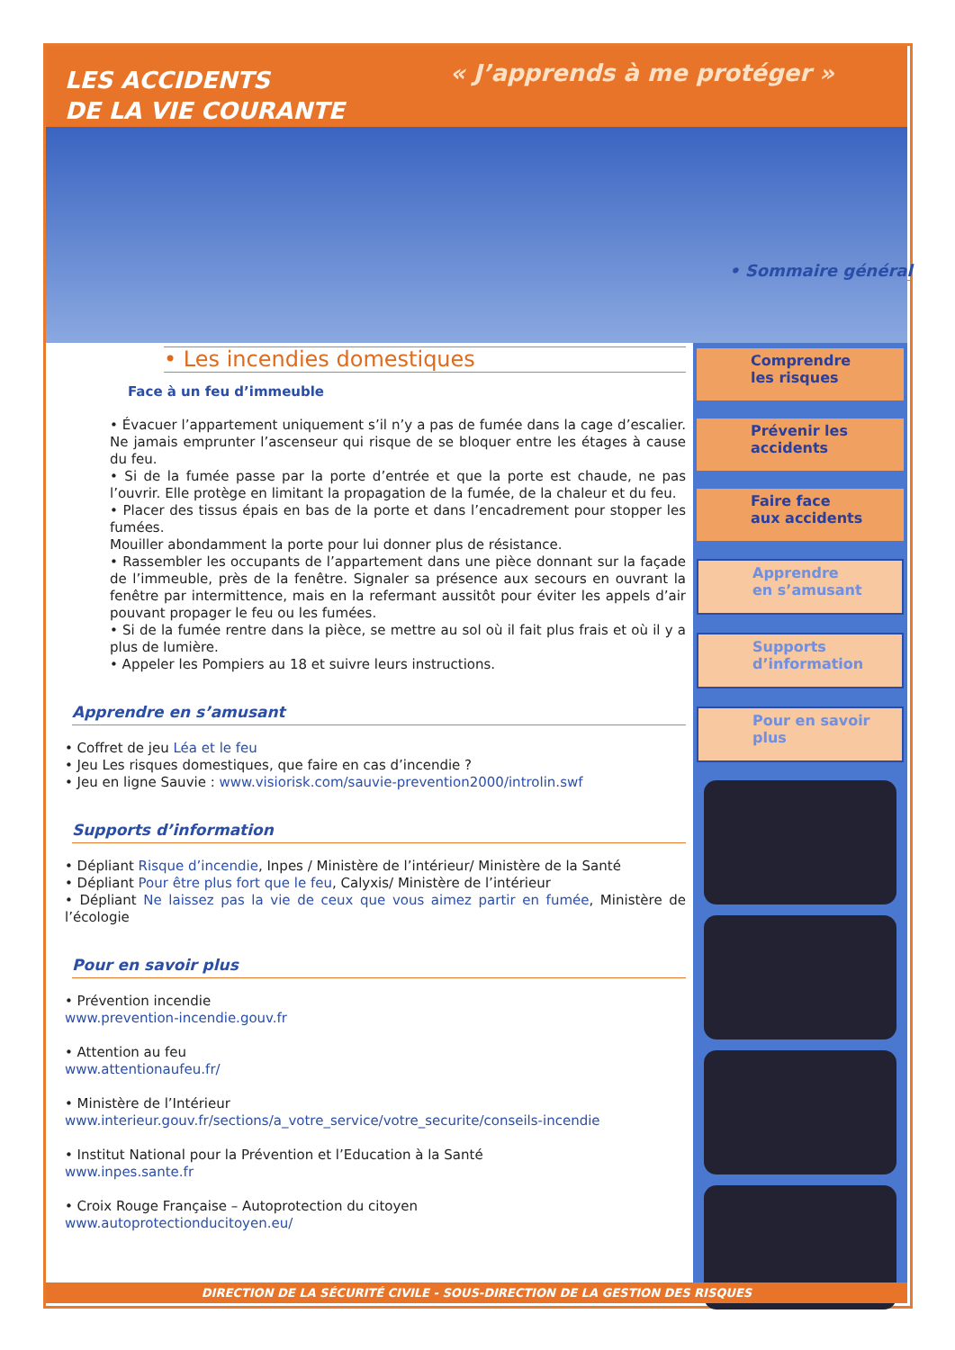LES ACCIDENTS
DE LA VIE COURANTE
« J’apprends à me protéger »
• Sommaire général
• Les incendies domestiques
Face à un feu d’immeuble
• Évacuer l’appartement uniquement s’il n’y a pas de fumée dans la cage d’escalier. Ne jamais emprunter l’ascenseur qui risque de se bloquer entre les étages à cause du feu.
• Si de la fumée passe par la porte d’entrée et que la porte est chaude, ne pas l’ouvrir. Elle protège en limitant la propagation de la fumée, de la chaleur et du feu.
• Placer des tissus épais en bas de la porte et dans l’encadrement pour stopper les fumées.
Mouiller abondamment la porte pour lui donner plus de résistance.
• Rassembler les occupants de l’appartement dans une pièce donnant sur la façade de l’immeuble, près de la fenêtre. Signaler sa présence aux secours en ouvrant la fenêtre par intermittence, mais en la refermant aussitôt pour éviter les appels d’air pouvant propager le feu ou les fumées.
• Si de la fumée rentre dans la pièce, se mettre au sol où il fait plus frais et où il y a plus de lumière.
• Appeler les Pompiers au 18 et suivre leurs instructions.
Apprendre en s’amusant
• Coffret de jeu Léa et le feu
• Jeu Les risques domestiques, que faire en cas d’incendie ?
• Jeu en ligne Sauvie : www.visiorisk.com/sauvie-prevention2000/introlin.swf
Supports d’information
• Dépliant Risque d’incendie, Inpes / Ministère de l’intérieur/ Ministère de la Santé
• Dépliant Pour être plus fort que le feu, Calyxis/ Ministère de l’intérieur
• Dépliant Ne laissez pas la vie de ceux que vous aimez partir en fumée, Ministère de l’écologie
Pour en savoir plus
• Prévention incendie
www.prevention-incendie.gouv.fr
• Attention au feu
www.attentionaufeu.fr/
• Ministère de l’Intérieur
www.interieur.gouv.fr/sections/a_votre_service/votre_securite/conseils-incendie
• Institut National pour la Prévention et l’Education à la Santé
www.inpes.sante.fr
• Croix Rouge Française – Autoprotection du citoyen
www.autoprotectionducitoyen.eu/
Comprendre
les risques
Prévenir les accidents
Faire face
aux accidents
Apprendre
en s’amusant
Supports
d’information
Pour en savoir plus
DIRECTION DE LA SÉCURITÉ CIVILE - SOUS-DIRECTION DE LA GESTION DES RISQUES